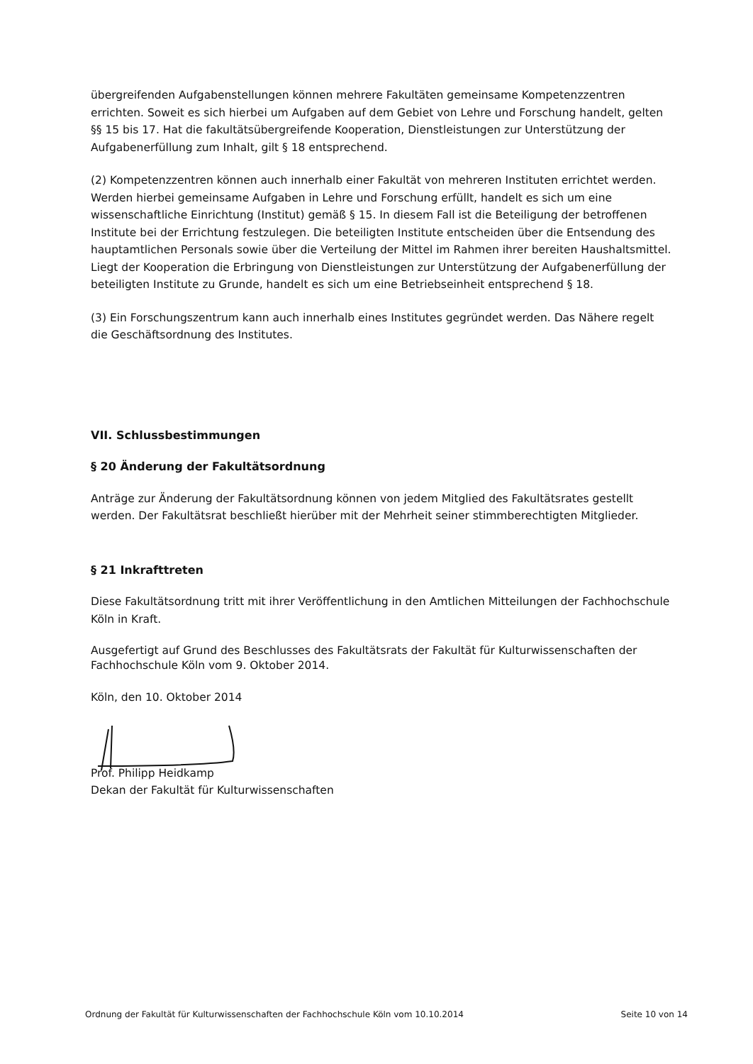übergreifenden Aufgabenstellungen können mehrere Fakultäten gemeinsame Kompetenzzentren errichten. Soweit es sich hierbei um Aufgaben auf dem Gebiet von Lehre und Forschung handelt, gelten §§ 15 bis 17. Hat die fakultätsübergreifende Kooperation, Dienstleistungen zur Unterstützung der Aufgabenerfüllung zum Inhalt, gilt § 18 entsprechend.
(2) Kompetenzzentren können auch innerhalb einer Fakultät von mehreren Instituten errichtet werden. Werden hierbei gemeinsame Aufgaben in Lehre und Forschung erfüllt, handelt es sich um eine wissenschaftliche Einrichtung (Institut) gemäß § 15. In diesem Fall ist die Beteiligung der betroffenen Institute bei der Errichtung festzulegen. Die beteiligten Institute entscheiden über die Entsendung des hauptamtlichen Personals sowie über die Verteilung der Mittel im Rahmen ihrer bereiten Haushaltsmittel. Liegt der Kooperation die Erbringung von Dienstleistungen zur Unterstützung der Aufgabenerfüllung der beteiligten Institute zu Grunde, handelt es sich um eine Betriebseinheit entsprechend § 18.
(3) Ein Forschungszentrum kann auch innerhalb eines Institutes gegründet werden. Das Nähere regelt die Geschäftsordnung des Institutes.
VII. Schlussbestimmungen
§ 20 Änderung der Fakultätsordnung
Anträge zur Änderung der Fakultätsordnung können von jedem Mitglied des Fakultätsrates gestellt werden. Der Fakultätsrat beschließt hierüber mit der Mehrheit seiner stimmberechtigten Mitglieder.
§ 21 Inkrafttreten
Diese Fakultätsordnung tritt mit ihrer Veröffentlichung in den Amtlichen Mitteilungen der Fachhochschule Köln in Kraft.
Ausgefertigt auf Grund des Beschlusses des Fakultätsrats der Fakultät für Kulturwissenschaften der Fachhochschule Köln vom 9. Oktober 2014.
Köln, den 10. Oktober 2014
Prof. Philipp Heidkamp
Dekan der Fakultät für Kulturwissenschaften
Ordnung der Fakultät für Kulturwissenschaften der Fachhochschule Köln vom 10.10.2014 Seite 10 von 14